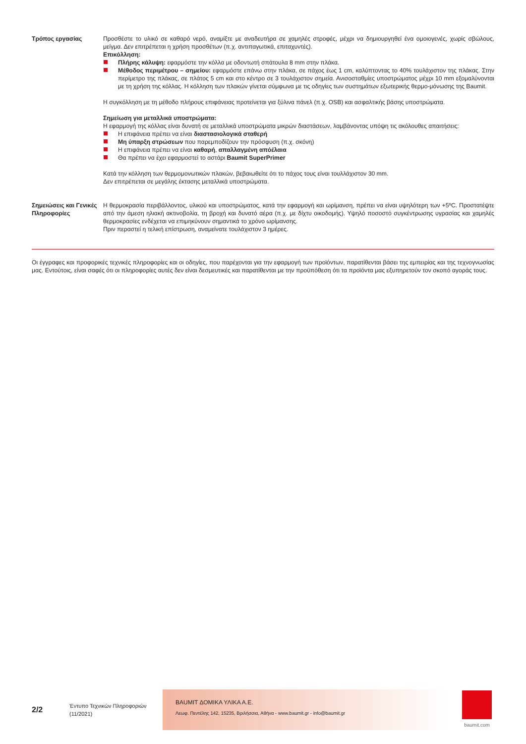Τρόπος εργασίας Προσθέστε το υλικό σε καθαρό νερό, αναμίξτε με αναδευτήρα σε χαμηλές στροφές, μέχρι να δημιουργηθεί ένα ομοιογενές, χωρίς σβώλους, μείγμα. Δεν επιτρέπεται η χρήση προσθέτων (π.χ. αντιπαγωτικά, επιταχυντές).
Επικόλληση:
Πλήρης κάλυψη: εφαρμόστε την κόλλα με οδοντωτή σπάτουλα 8 mm στην πλάκα.
Μέθοδος περιμέτρου – σημείου: εφαρμόστε επάνω στην πλάκα, σε πάχος έως 1 cm, καλύπτοντας το 40% τουλάχιστον της πλάκας. Στην περίμετρο της πλάκας, σε πλάτος 5 cm και στο κέντρο σε 3 τουλάχιστον σημεία. Ανισοσταθμίες υποστρώματος μέχρι 10 mm εξομαλύνονται με τη χρήση της κόλλας. Η κόλληση των πλακών γίνεται σύμφωνα με τις οδηγίες των συστημάτων εξωτερικής θερμο-μόνωσης της Baumit.
Η συγκόλληση με τη μέθοδο πλήρους επιφάνειας προτείνεται για ξύλινα πάνελ (π.χ. OSB) και ασφαλτικής βάσης υποστρώματα.
Σημείωση για μεταλλικά υποστρώματα:
Η εφαρμογή της κόλλας είναι δυνατή σε μεταλλικά υποστρώματα μικρών διαστάσεων, λαμβάνοντας υπόψη τις ακόλουθες απαιτήσεις:
Η επιφάνεια πρέπει να είναι διαστασιολογικά σταθερή
Μη ύπαρξη στρώσεων που παρεμποδίζουν την πρόσφυση (π.χ. σκόνη)
Η επιφάνεια πρέπει να είναι καθαρή, απαλλαγμένη απόέλαια
Θα πρέπει να έχει εφαρμοστεί το αστάρι Baumit SuperPrimer
Κατά την κόλληση των θερμομονωτικών πλακών, βεβαιωθείτε ότι το πάχος τους είναι τουλλάχιστον 30 mm.
Δεν επιτρέπεται σε μεγάλης έκτασης μεταλλικά υποστρώματα.
Σημειώσεις και Γενικές Πληροφορίες
Η θερμοκρασία περιβάλλοντος, υλικού και υποστρώματος, κατά την εφαρμογή και ωρίμανση, πρέπει να είναι υψηλότερη των +5ºC. Προστατέψτε από την άμεση ηλιακή ακτινοβολία, τη βροχή και δυνατό αέρα (π.χ. με δίχτυ οικοδομής). Υψηλό ποσοστό συγκέντρωσης υγρασίας και χαμηλές θερμοκρασίες ενδέχεται να επιμηκύνουν σημαντικά το χρόνο ωρίμανσης.
Πριν περαστεί η τελική επίστρωση, αναμείνατε τουλάχιστον 3 ημέρες.
Οι έγγραφες και προφορικές τεχνικές πληροφορίες και οι οδηγίες, που παρέχονται για την εφαρμογή των προϊόντων, παρατίθενται βάσει της εμπειρίας και της τεχνογνωσίας μας. Εντούτοις, είναι σαφές ότι οι πληροφορίες αυτές δεν είναι δεσμευτικές και παρατίθενται με την προϋπόθεση ότι τα προϊόντα μας εξυπηρετούν τον σκοπό αγοράς τους.
2/2
Έντυπο Τεχνικών Πληροφοριών
(11/2021)
BAUMIT ΔΟΜΙΚΑ ΥΛΙΚΑ Α.Ε.
Λεωφ. Πεντέλης 142, 15235, Βριλήσσια, Αθήνα - www.baumit.gr - info@baumit.gr
baumit.com